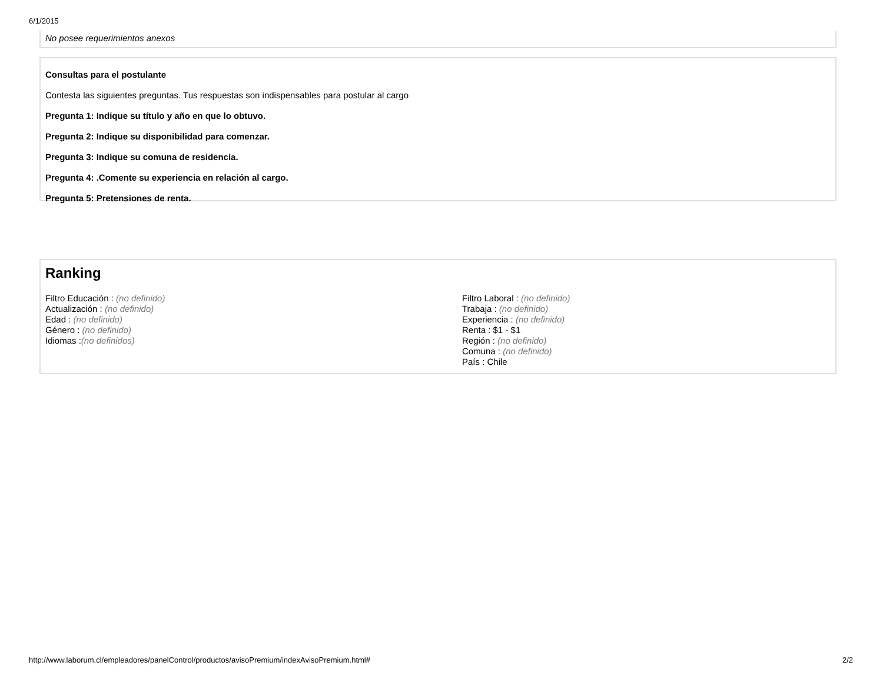6/1/2015
No posee requerimientos anexos
Consultas para el postulante
Contesta las siguientes preguntas. Tus respuestas son indispensables para postular al cargo
Pregunta 1: Indique su título y año en que lo obtuvo.
Pregunta 2: Indique su disponibilidad para comenzar.
Pregunta 3: Indique su comuna de residencia.
Pregunta 4: .Comente su experiencia en relación al cargo.
Pregunta 5: Pretensiones de renta.
Ranking
Filtro Educación : (no definido)
Actualización : (no definido)
Edad : (no definido)
Género : (no definido)
Idiomas :(no definidos)
Filtro Laboral : (no definido)
Trabaja : (no definido)
Experiencia : (no definido)
Renta : $1 - $1
Región : (no definido)
Comuna : (no definido)
País : Chile
http://www.laborum.cl/empleadores/panelControl/productos/avisoPremium/indexAvisoPremium.html# 2/2